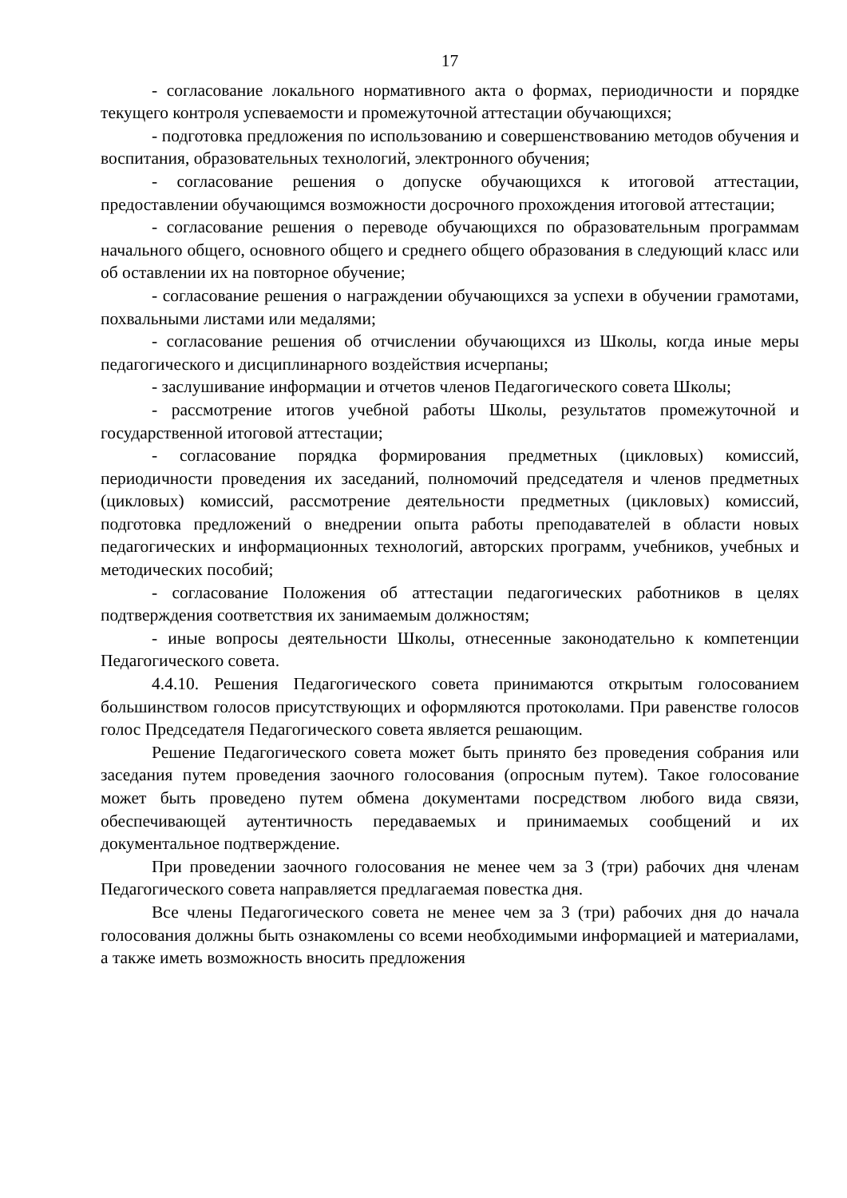17
- согласование локального нормативного акта о формах, периодичности и порядке текущего контроля успеваемости и промежуточной аттестации обучающихся;
- подготовка предложения по использованию и совершенствованию методов обучения и воспитания, образовательных технологий, электронного обучения;
- согласование решения о допуске обучающихся к итоговой аттестации, предоставлении обучающимся возможности досрочного прохождения итоговой аттестации;
- согласование решения о переводе обучающихся по образовательным программам начального общего, основного общего и среднего общего образования в следующий класс или об оставлении их на повторное обучение;
- согласование решения о награждении обучающихся за успехи в обучении грамотами, похвальными листами или медалями;
- согласование решения об отчислении обучающихся из Школы, когда иные меры педагогического и дисциплинарного воздействия исчерпаны;
- заслушивание информации и отчетов членов Педагогического совета Школы;
- рассмотрение итогов учебной работы Школы, результатов промежуточной и государственной итоговой аттестации;
- согласование порядка формирования предметных (цикловых) комиссий, периодичности проведения их заседаний, полномочий председателя и членов предметных (цикловых) комиссий, рассмотрение деятельности предметных (цикловых) комиссий, подготовка предложений о внедрении опыта работы преподавателей в области новых педагогических и информационных технологий, авторских программ, учебников, учебных и методических пособий;
- согласование Положения об аттестации педагогических работников в целях подтверждения соответствия их занимаемым должностям;
- иные вопросы деятельности Школы, отнесенные законодательно к компетенции Педагогического совета.
4.4.10. Решения Педагогического совета принимаются открытым голосованием большинством голосов присутствующих и оформляются протоколами. При равенстве голосов голос Председателя Педагогического совета является решающим.
Решение Педагогического совета может быть принято без проведения собрания или заседания путем проведения заочного голосования (опросным путем). Такое голосование может быть проведено путем обмена документами посредством любого вида связи, обеспечивающей аутентичность передаваемых и принимаемых сообщений и их документальное подтверждение.
При проведении заочного голосования не менее чем за 3 (три) рабочих дня членам Педагогического совета направляется предлагаемая повестка дня.
Все члены Педагогического совета не менее чем за 3 (три) рабочих дня до начала голосования должны быть ознакомлены со всеми необходимыми информацией и материалами, а также иметь возможность вносить предложения